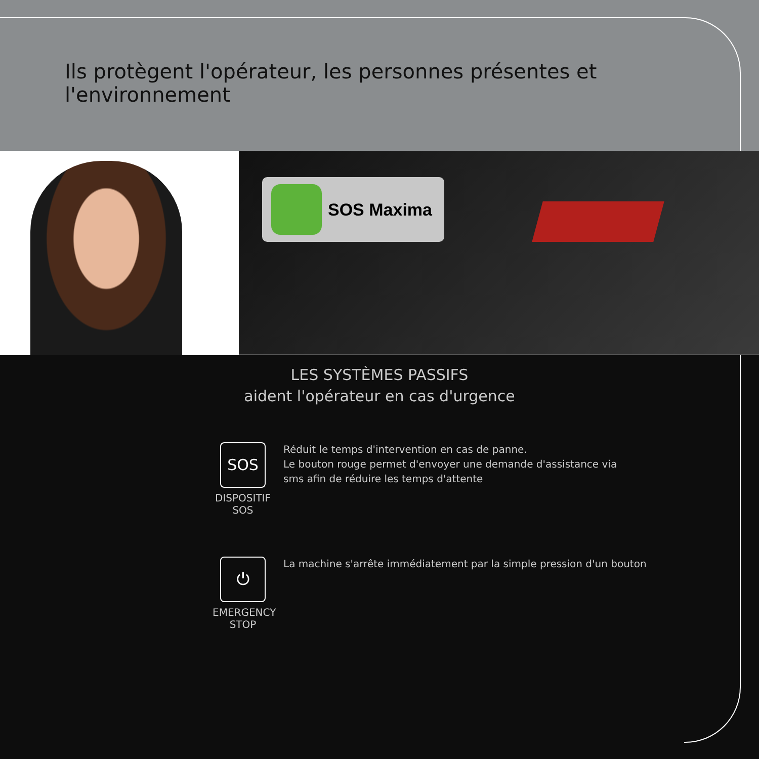Ils protègent l'opérateur, les personnes présentes et l'environnement
SOS Maxima
LES SYSTÈMES PASSIFS
aident l'opérateur en cas d'urgence
SOS
DISPOSITIF
SOS
Réduit le temps d'intervention en cas de panne.
Le bouton rouge permet d'envoyer une demande d'assistance via
sms afin de réduire les temps d'attente
⏻
EMERGENCY
STOP
La machine s'arrête immédiatement par la simple pression d'un bouton